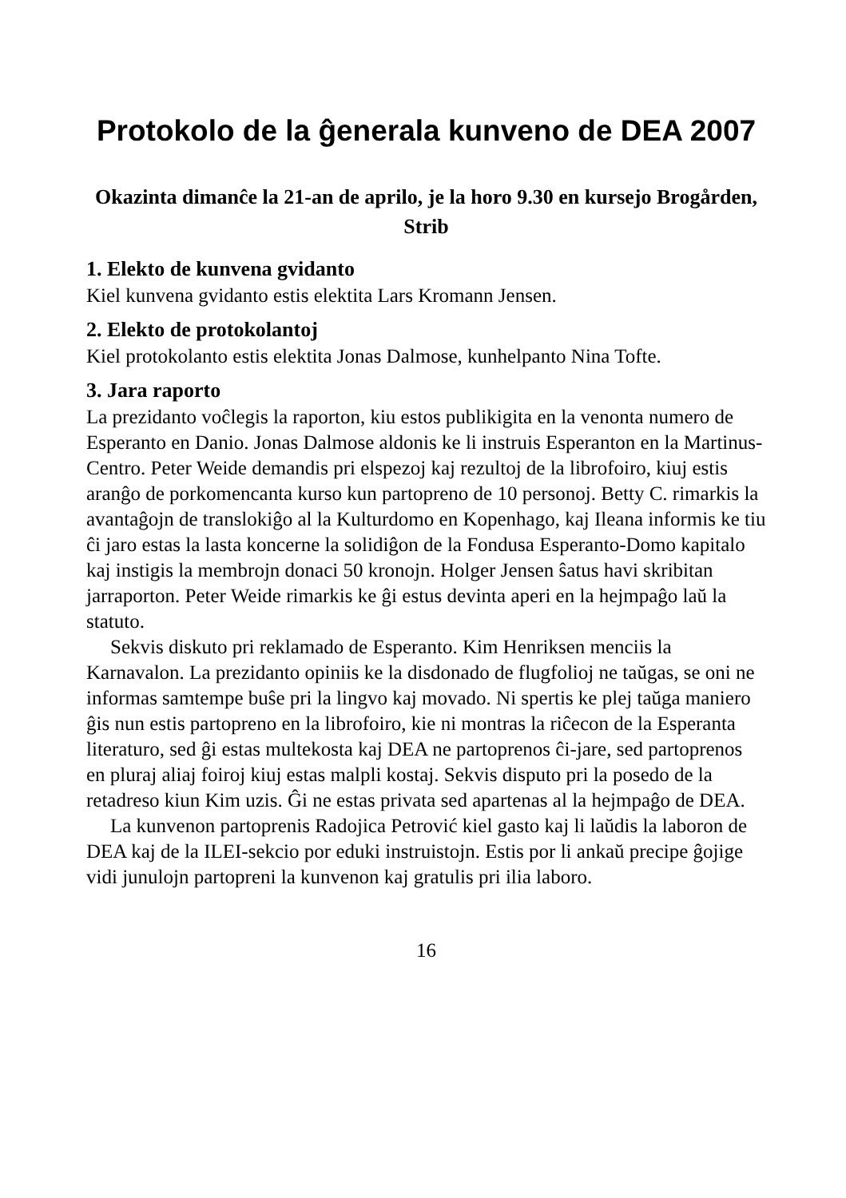Protokolo de la ĝenerala kunveno de DEA 2007
Okazinta dimanĉe la 21-an de aprilo, je la horo 9.30 en kursejo Brogården, Strib
1. Elekto de kunvena gvidanto
Kiel kunvena gvidanto estis elektita Lars Kromann Jensen.
2. Elekto de protokolantoj
Kiel protokolanto estis elektita Jonas Dalmose, kunhelpanto Nina Tofte.
3. Jara raporto
La prezidanto voĉlegis la raporton, kiu estos publikigita en la venonta numero de Esperanto en Danio. Jonas Dalmose aldonis ke li instruis Esperanton en la Martinus-Centro. Peter Weide demandis pri elspezoj kaj rezultoj de la librofoiro, kiuj estis aranĝo de porkomencanta kurso kun partopreno de 10 personoj. Betty C. rimarkis la avantaĝojn de translokiĝo al la Kulturdomo en Kopenhago, kaj Ileana informis ke tiu ĉi jaro estas la lasta koncerne la solidiĝon de la Fondusa Esperanto-Domo kapitalo kaj instigis la membrojn donaci 50 kronojn. Holger Jensen ŝatus havi skribitan jarraporton. Peter Weide rimarkis ke ĝi estus devinta aperi en la hejmpaĝo laŭ la statuto.
Sekvis diskuto pri reklamado de Esperanto. Kim Henriksen menciis la Karnavalon. La prezidanto opiniis ke la disdonado de flugfolioj ne taŭgas, se oni ne informas samtempe buŝe pri la lingvo kaj movado. Ni spertis ke plej taŭga maniero ĝis nun estis partopreno en la librofoiro, kie ni montras la riĉecon de la Esperanta literaturo, sed ĝi estas multekosta kaj DEA ne partoprenos ĉi-jare, sed partoprenos en pluraj aliaj foiroj kiuj estas malpli kostaj. Sekvis disputo pri la posedo de la retadreso kiun Kim uzis. Ĝi ne estas privata sed apartenas al la hejmpaĝo de DEA.
La kunvenon partoprenis Radojica Petrović kiel gasto kaj li laŭdis la laboron de DEA kaj de la ILEI-sekcio por eduki instruistojn. Estis por li ankaŭ precipe ĝojige vidi junulojn partopreni la kunvenon kaj gratulis pri ilia laboro.
16